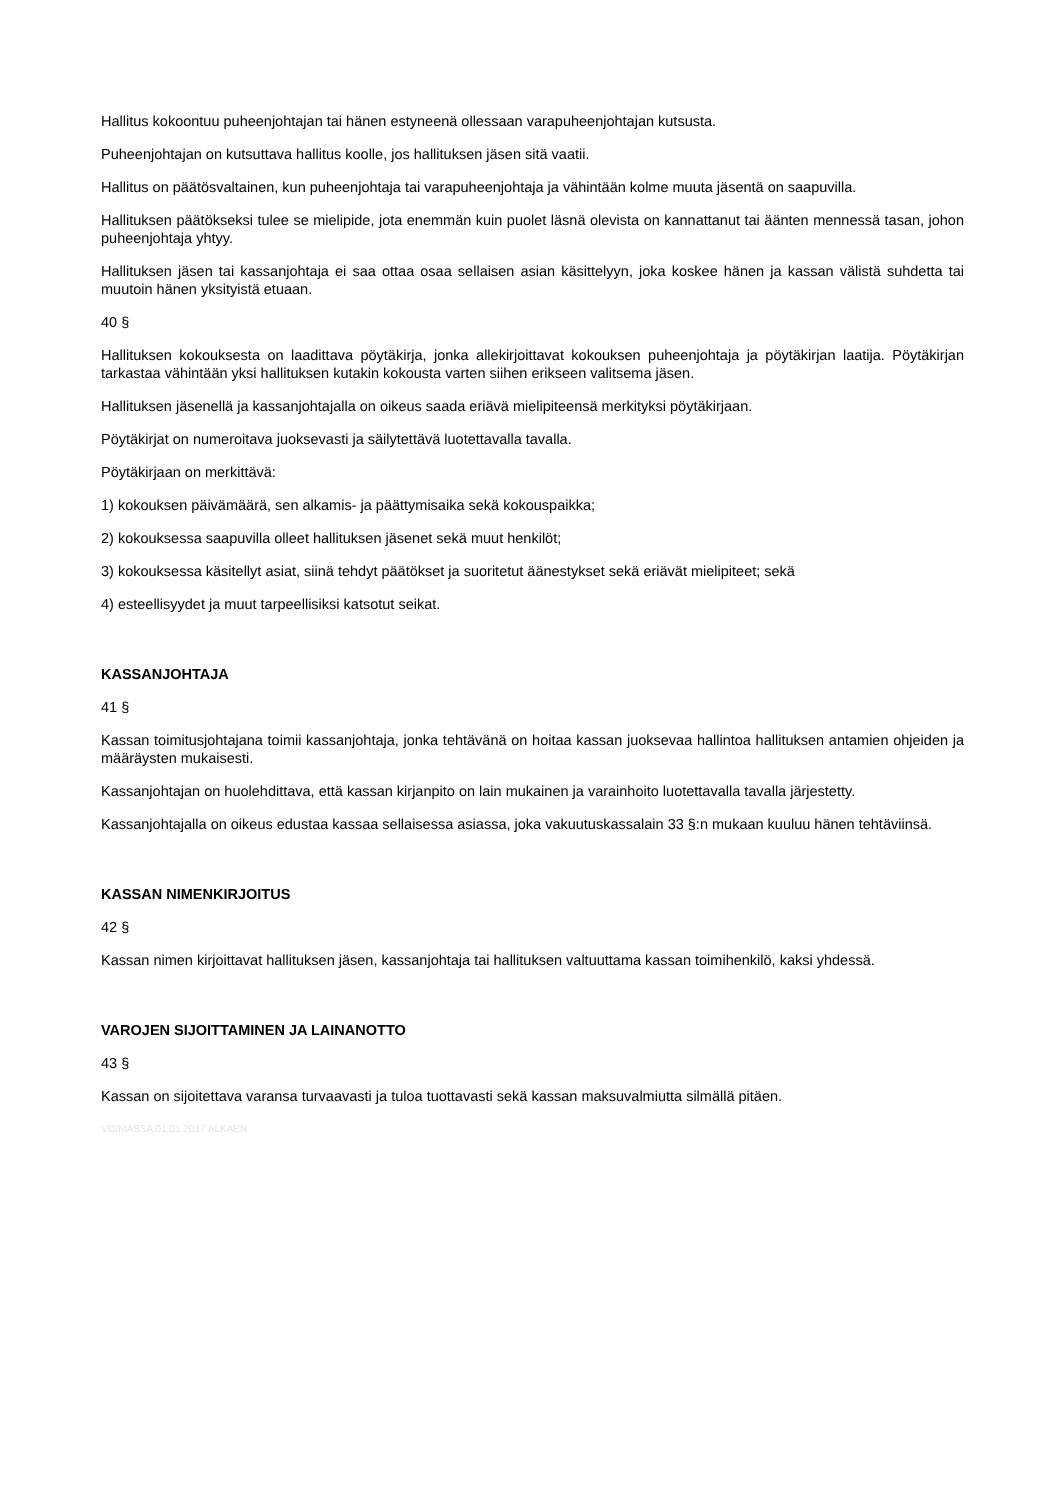Hallitus kokoontuu puheenjohtajan tai hänen estyneenä ollessaan varapuheenjohtajan kutsusta.
Puheenjohtajan on kutsuttava hallitus koolle, jos hallituksen jäsen sitä vaatii.
Hallitus on päätösvaltainen, kun puheenjohtaja tai varapuheenjohtaja ja vähintään kolme muuta jäsentä on saapuvilla.
Hallituksen päätökseksi tulee se mielipide, jota enemmän kuin puolet läsnä olevista on kannattanut tai äänten mennessä tasan, johon puheenjohtaja yhtyy.
Hallituksen jäsen tai kassanjohtaja ei saa ottaa osaa sellaisen asian käsittelyyn, joka koskee hänen ja kassan välistä suhdetta tai muutoin hänen yksityistä etuaan.
40 §
Hallituksen kokouksesta on laadittava pöytäkirja, jonka allekirjoittavat kokouksen puheenjohtaja ja pöytäkirjan laatija. Pöytäkirjan tarkastaa vähintään yksi hallituksen kutakin kokousta varten siihen erikseen valitsema jäsen.
Hallituksen jäsenellä ja kassanjohtajalla on oikeus saada eriävä mielipiteensä merkityksi pöytäkirjaan.
Pöytäkirjat on numeroitava juoksevasti ja säilytettävä luotettavalla tavalla.
Pöytäkirjaan on merkittävä:
1) kokouksen päivämäärä, sen alkamis- ja päättymisaika sekä kokouspaikka;
2) kokouksessa saapuvilla olleet hallituksen jäsenet sekä muut henkilöt;
3) kokouksessa käsitellyt asiat, siinä tehdyt päätökset ja suoritetut äänestykset sekä eriävät mielipiteet; sekä
4) esteellisyydet ja muut tarpeellisiksi katsotut seikat.
KASSANJOHTAJA
41 §
Kassan toimitusjohtajana toimii kassanjohtaja, jonka tehtävänä on hoitaa kassan juoksevaa hallintoa hallituksen antamien ohjeiden ja määräysten mukaisesti.
Kassanjohtajan on huolehdittava, että kassan kirjanpito on lain mukainen ja varainhoito luotettavalla tavalla järjestetty.
Kassanjohtajalla on oikeus edustaa kassaa sellaisessa asiassa, joka vakuutuskassalain 33 §:n mukaan kuuluu hänen tehtäviinsä.
KASSAN NIMENKIRJOITUS
42 §
Kassan nimen kirjoittavat hallituksen jäsen, kassanjohtaja tai hallituksen valtuuttama kassan toimihenkilö, kaksi yhdessä.
VAROJEN SIJOITTAMINEN JA LAINANOTTO
43 §
Kassan on sijoitettava varansa turvaavasti ja tuloa tuottavasti sekä kassan maksuvalmiutta silmällä pitäen.
VOIMASSA 01.01.2017 ALKAEN